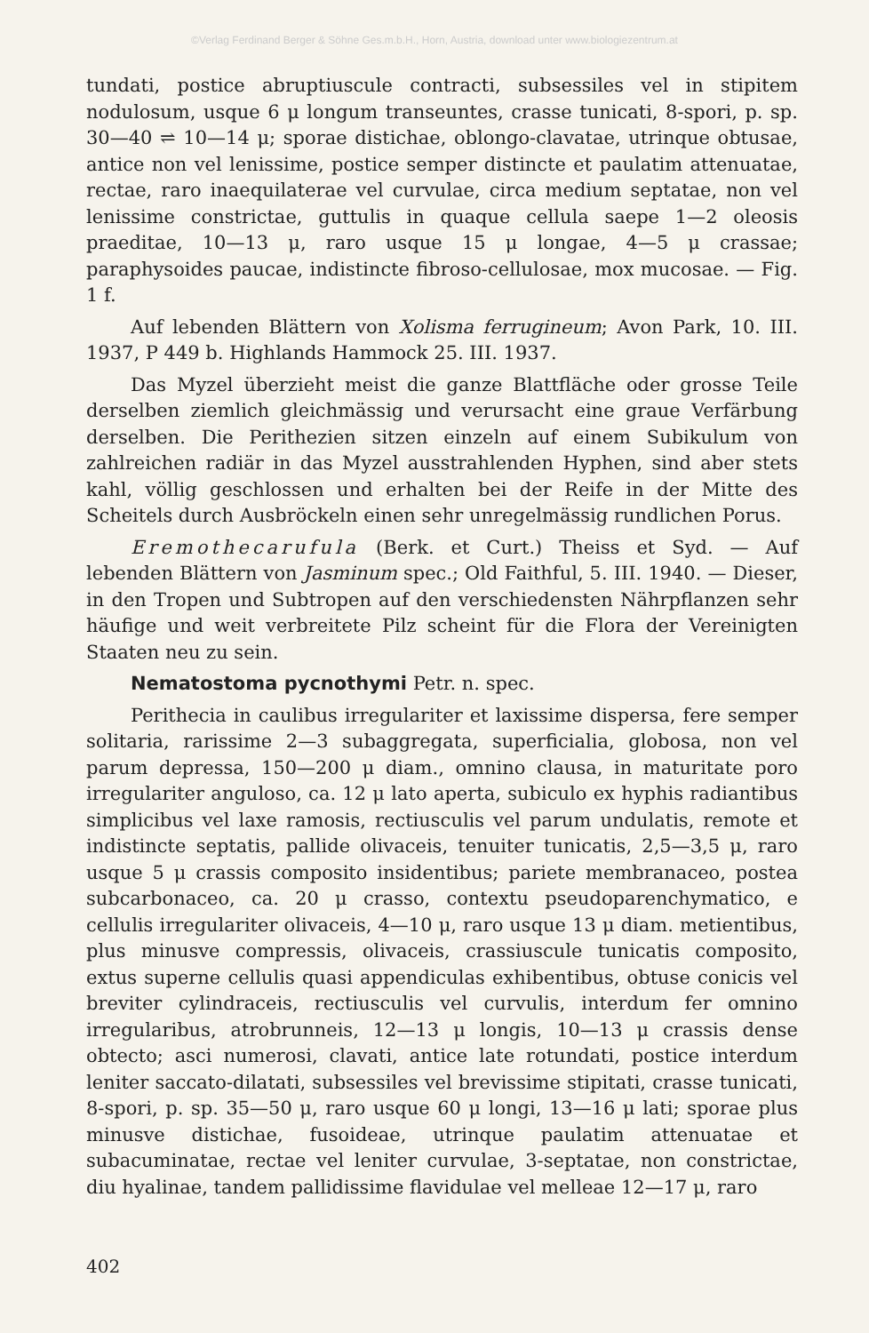©Verlag Ferdinand Berger & Söhne Ges.m.b.H., Horn, Austria, download unter www.biologiezentrum.at
tundati, postice abruptiuscule contracti, subsessiles vel in stipitem nodulosum, usque 6 μ longum transeuntes, crasse tunicati, 8-spori, p. sp. 30—40 ⇌ 10—14 μ; sporae distichae, oblongo-clavatae, utrinque obtusae, antice non vel lenissime, postice semper distincte et paulatim attenuatae, rectae, raro inaequilaterae vel curvulae, circa medium septatae, non vel lenissime constrictae, guttulis in quaque cellula saepe 1—2 oleosis praeditae, 10—13 μ, raro usque 15 μ longae, 4—5 μ crassae; paraphysoides paucae, indistincte fibroso-cellulosae, mox mucosae. — Fig. 1 f.
Auf lebenden Blättern von Xolisma ferrugineum; Avon Park, 10. III. 1937, P 449 b. Highlands Hammock 25. III. 1937.
Das Myzel überzieht meist die ganze Blattfläche oder grosse Teile derselben ziemlich gleichmässig und verursacht eine graue Verfärbung derselben. Die Perithezien sitzen einzeln auf einem Subikulum von zahlreichen radiär in das Myzel ausstrahlenden Hyphen, sind aber stets kahl, völlig geschlossen und erhalten bei der Reife in der Mitte des Scheitels durch Ausbröckeln einen sehr unregelmässig rundlichen Porus.
Eremothecarufula (Berk. et Curt.) Theiss et Syd. — Auf lebenden Blättern von Jasminum spec.; Old Faithful, 5. III. 1940. — Dieser, in den Tropen und Subtropen auf den verschiedensten Nährpflanzen sehr häufige und weit verbreitete Pilz scheint für die Flora der Vereinigten Staaten neu zu sein.
Nematostoma pycnothymi Petr. n. spec.
Perithecia in caulibus irregulariter et laxissime dispersa, fere semper solitaria, rarissime 2—3 subaggregata, superficialia, globosa, non vel parum depressa, 150—200 μ diam., omnino clausa, in maturitate poro irregulariter anguloso, ca. 12 μ lato aperta, subiculo ex hyphis radiantibus simplicibus vel laxe ramosis, rectiusculis vel parum undulatis, remote et indistincte septatis, pallide olivaceis, tenuiter tunicatis, 2,5—3,5 μ, raro usque 5 μ crassis composito insidentibus; pariete membranaceo, postea subcarbonaceo, ca. 20 μ crasso, contextu pseudoparenchymatico, e cellulis irregulariter olivaceis, 4—10 μ, raro usque 13 μ diam. metientibus, plus minusve compressis, olivaceis, crassiuscule tunicatis composito, extus superne cellulis quasi appendiculas exhibentibus, obtuse conicis vel breviter cylindraceis, rectiusculis vel curvulis, interdum fer omnino irregularibus, atrobrunneis, 12—13 μ longis, 10—13 μ crassis dense obtecto; asci numerosi, clavati, antice late rotundati, postice interdum leniter saccato-dilatati, subsessiles vel brevissime stipitati, crasse tunicati, 8-spori, p. sp. 35—50 μ, raro usque 60 μ longi, 13—16 μ lati; sporae plus minusve distichae, fusoideae, utrinque paulatim attenuatae et subacuminatae, rectae vel leniter curvulae, 3-septatae, non constrictae, diu hyalinae, tandem pallidissime flavidulae vel melleae 12—17 μ, raro
402